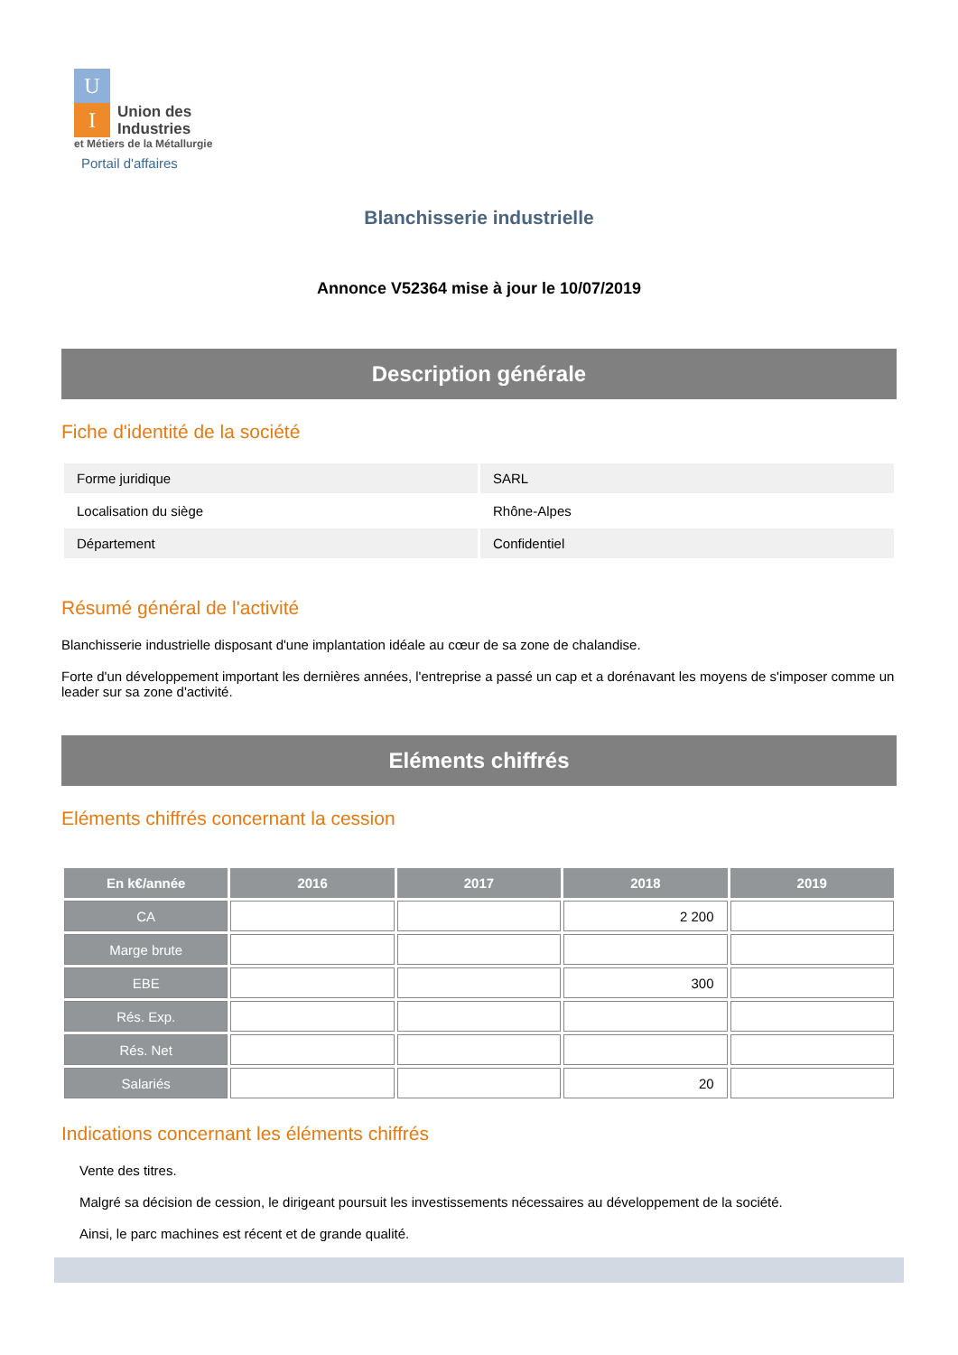U
I
Union des
Industries
et Métiers de la Métallurgie
Portail d'affaires
Blanchisserie industrielle
Annonce V52364 mise à jour le 10/07/2019
Description générale
Fiche d'identité de la société
| Forme juridique | SARL |
| Localisation du siège | Rhône-Alpes |
| Département | Confidentiel |
Résumé général de l'activité
Blanchisserie industrielle disposant d'une implantation idéale au cœur de sa zone de chalandise.
Forte d'un développement important les dernières années, l'entreprise a passé un cap et a dorénavant les moyens de s'imposer comme un leader sur sa zone d'activité.
Eléments chiffrés
Eléments chiffrés concernant la cession
| En k€/année | 2016 | 2017 | 2018 | 2019 |
| --- | --- | --- | --- | --- |
| CA | | | 2 200 | |
| Marge brute | | | | |
| EBE | | | 300 | |
| Rés. Exp. | | | | |
| Rés. Net | | | | |
| Salariés | | | 20 | |
Indications concernant les éléments chiffrés
Vente des titres.
Malgré sa décision de cession, le dirigeant poursuit les investissements nécessaires au développement de la société.
Ainsi, le parc machines est récent et de grande qualité.